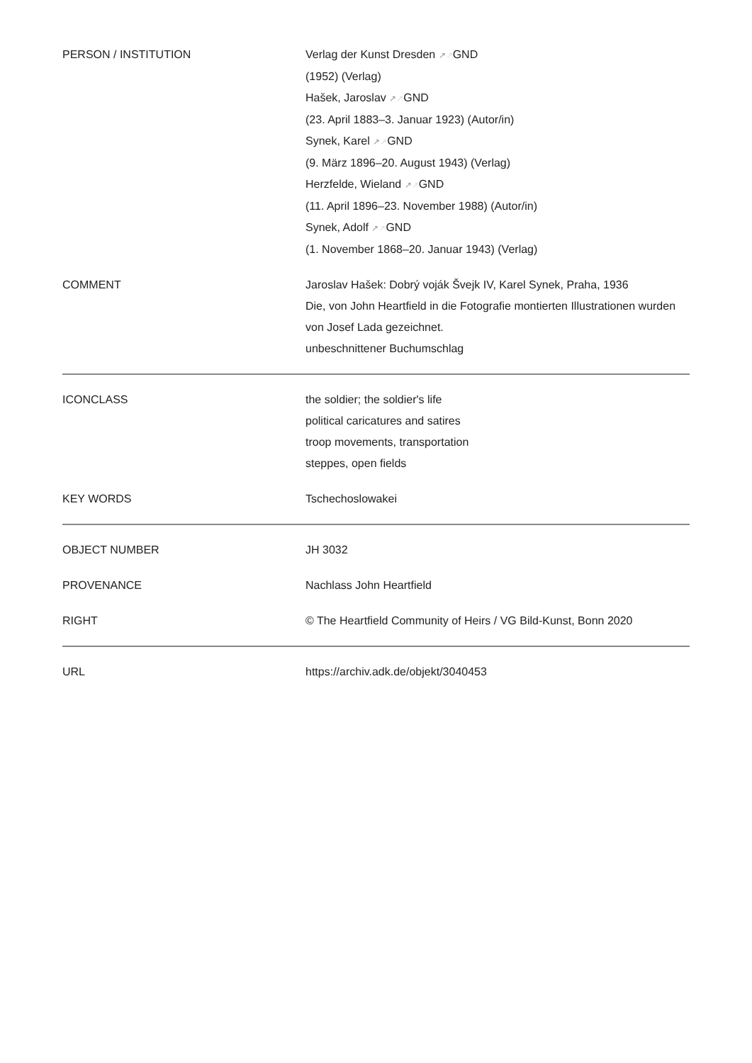| PERSON / INSTITUTION | Verlag der Kunst Dresden ↗ ↗ GND (1952) (Verlag) Hašek, Jaroslav ↗ ↗ GND (23. April 1883–3. Januar 1923) (Autor/in) Synek, Karel ↗ ↗ GND (9. März 1896–20. August 1943) (Verlag) Herzfelde, Wieland ↗ ↗ GND (11. April 1896–23. November 1988) (Autor/in) Synek, Adolf ↗ ↗ GND (1. November 1868–20. Januar 1943) (Verlag) |
| COMMENT | Jaroslav Hašek: Dobrý voják Švejk IV, Karel Synek, Praha, 1936 Die, von John Heartfield in die Fotografie montierten Illustrationen wurden von Josef Lada gezeichnet. unbeschnittener Buchumschlag |
| ICONCLASS | the soldier; the soldier's life political caricatures and satires troop movements, transportation steppes, open fields |
| KEY WORDS | Tschechoslowakei |
| OBJECT NUMBER | JH 3032 |
| PROVENANCE | Nachlass John Heartfield |
| RIGHT | © The Heartfield Community of Heirs / VG Bild-Kunst, Bonn 2020 |
| URL | https://archiv.adk.de/objekt/3040453 |